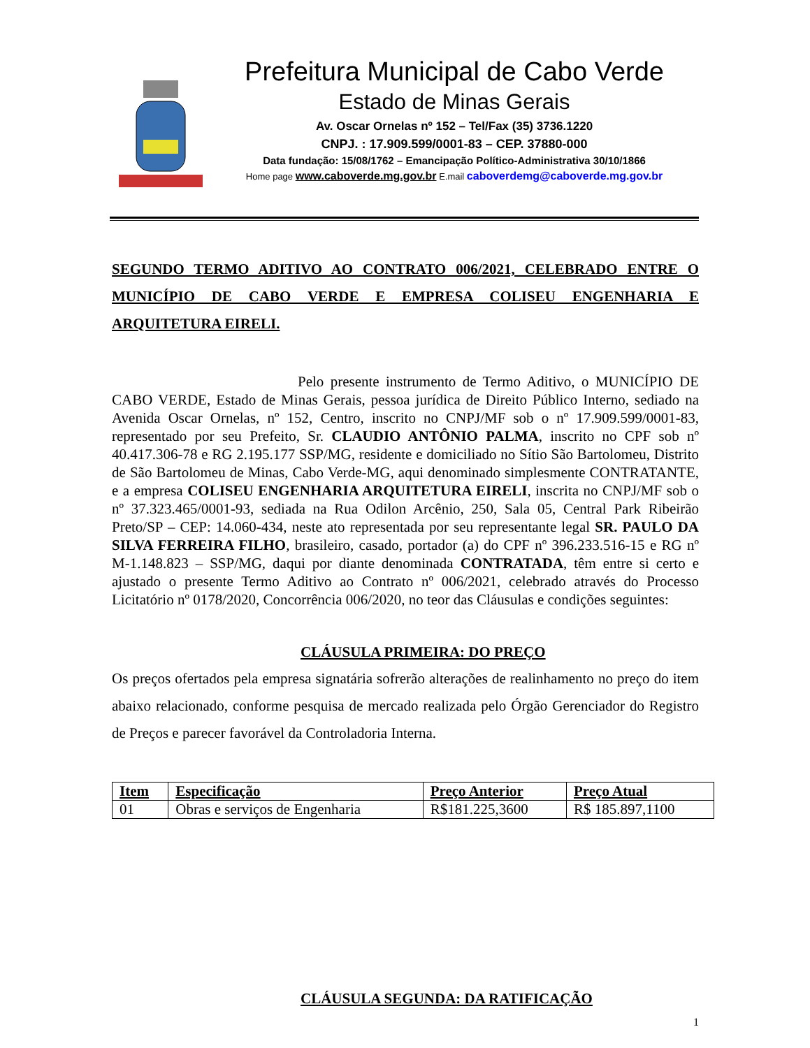Prefeitura Municipal de Cabo Verde
Estado de Minas Gerais
Av. Oscar Ornelas nº 152 – Tel/Fax (35) 3736.1220
CNPJ. : 17.909.599/0001-83 – CEP. 37880-000
Data fundação: 15/08/1762 – Emancipação Político-Administrativa 30/10/1866
Home page www.caboverde.mg.gov.br E.mail caboverdemg@caboverde.mg.gov.br
SEGUNDO TERMO ADITIVO AO CONTRATO 006/2021, CELEBRADO ENTRE O MUNICÍPIO DE CABO VERDE E EMPRESA COLISEU ENGENHARIA E ARQUITETURA EIRELI.
Pelo presente instrumento de Termo Aditivo, o MUNICÍPIO DE CABO VERDE, Estado de Minas Gerais, pessoa jurídica de Direito Público Interno, sediado na Avenida Oscar Ornelas, nº 152, Centro, inscrito no CNPJ/MF sob o nº 17.909.599/0001-83, representado por seu Prefeito, Sr. CLAUDIO ANTÔNIO PALMA, inscrito no CPF sob nº 40.417.306-78 e RG 2.195.177 SSP/MG, residente e domiciliado no Sítio São Bartolomeu, Distrito de São Bartolomeu de Minas, Cabo Verde-MG, aqui denominado simplesmente CONTRATANTE, e a empresa COLISEU ENGENHARIA ARQUITETURA EIRELI, inscrita no CNPJ/MF sob o nº 37.323.465/0001-93, sediada na Rua Odilon Arcênio, 250, Sala 05, Central Park Ribeirão Preto/SP – CEP: 14.060-434, neste ato representada por seu representante legal SR. PAULO DA SILVA FERREIRA FILHO, brasileiro, casado, portador (a) do CPF nº 396.233.516-15 e RG nº M-1.148.823 – SSP/MG, daqui por diante denominada CONTRATADA, têm entre si certo e ajustado o presente Termo Aditivo ao Contrato nº 006/2021, celebrado através do Processo Licitatório nº 0178/2020, Concorrência 006/2020, no teor das Cláusulas e condições seguintes:
CLÁUSULA PRIMEIRA: DO PREÇO
Os preços ofertados pela empresa signatária sofrerão alterações de realinhamento no preço do item abaixo relacionado, conforme pesquisa de mercado realizada pelo Órgão Gerenciador do Registro de Preços e parecer favorável da Controladoria Interna.
| Item | Especificação | Preço Anterior | Preço Atual |
| --- | --- | --- | --- |
| 01 | Obras e serviços de Engenharia | R$181.225,3600 | R$ 185.897,1100 |
CLÁUSULA SEGUNDA: DA RATIFICAÇÃO
1